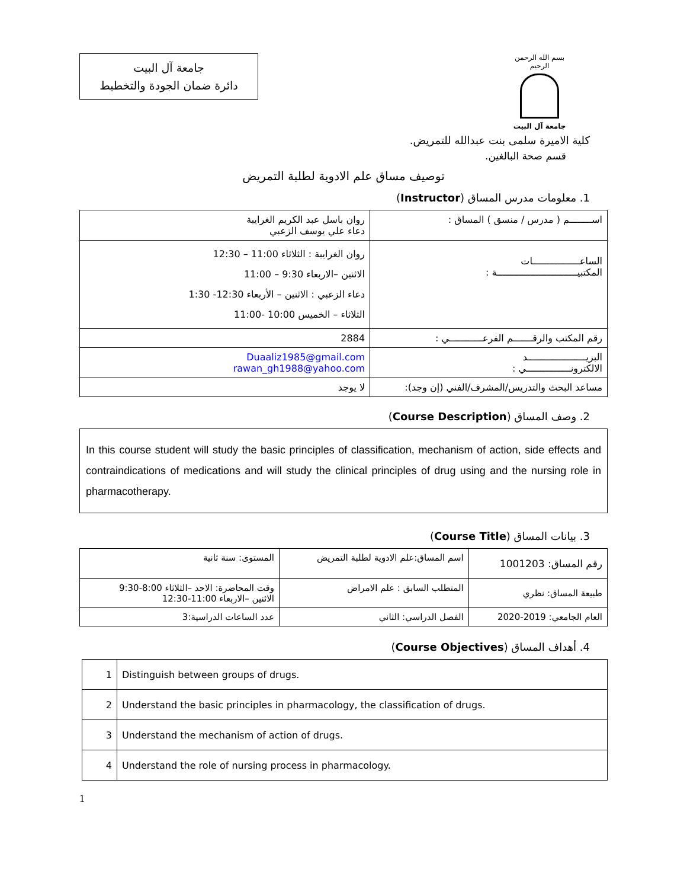بسم الله الرحمن الرحيم
جامعة آل البيت
جامعة آل البيت
دائرة ضمان الجودة والتخطيط
كلية الاميرة سلمى بنت عبدالله للتمريض.
قسم صحة البالغين.
توصيف مساق علم الادوية لطلبة التمريض
1. معلومات مدرس المساق (Instructor)
| اســــــــم ( مدرس / منسق ) المساق : | روان باسل عبد الكريم الغرايبة دعاء علي يوسف الزعبي |
| الساعـــــــــــــــــات المكتبيـــــــــــــــــــــــــــــة : | روان الغرايبة : الثلاثاء 11:00 – 12:30 الاثنين –الاربعاء 9:30 – 11:00 دعاء الزعبي : الاثنين – الأربعاء 12:30- 1:30 الثلاثاء – الخميس 10:00 -11:00 |
| رقم المكتب والرقـــــــم الفرعــــــــــــي : | 2884 |
| البريـــــــــــــــــــــد الالكترونــــــــــــــــي : | Duaaliz1985@gmail.com rawan_gh1988@yahoo.com |
| مساعد البحث والتدريس/المشرف/الفني (إن وجد): | لا يوجد |
2. وصف المساق (Course Description)
In this course student will study the basic principles of classification, mechanism of action, side effects and contraindications of medications and will study the clinical principles of drug using and the nursing role in pharmacotherapy.
3. بيانات المساق (Course Title)
| رقم المساق: 1001203 | اسم المساق:علم الادوية لطلبة التمريض | المستوى: سنة ثانية |
| طبيعة المساق: نظري | المتطلب السابق : علم الامراض | وقت المحاضرة: الاحد –الثلاثاء 8:00-9:30 الاثنين –الاربعاء 11:00-12:30 |
| العام الجامعي: 2019-2020 | الفصل الدراسي: الثاني | عدد الساعات الدراسية:3 |
4. أهداف المساق (Course Objectives)
| 1 | Distinguish between groups of drugs. |
| 2 | Understand the basic principles in pharmacology, the classification of drugs. |
| 3 | Understand the mechanism of action of drugs. |
| 4 | Understand the role of nursing process in pharmacology. |
1